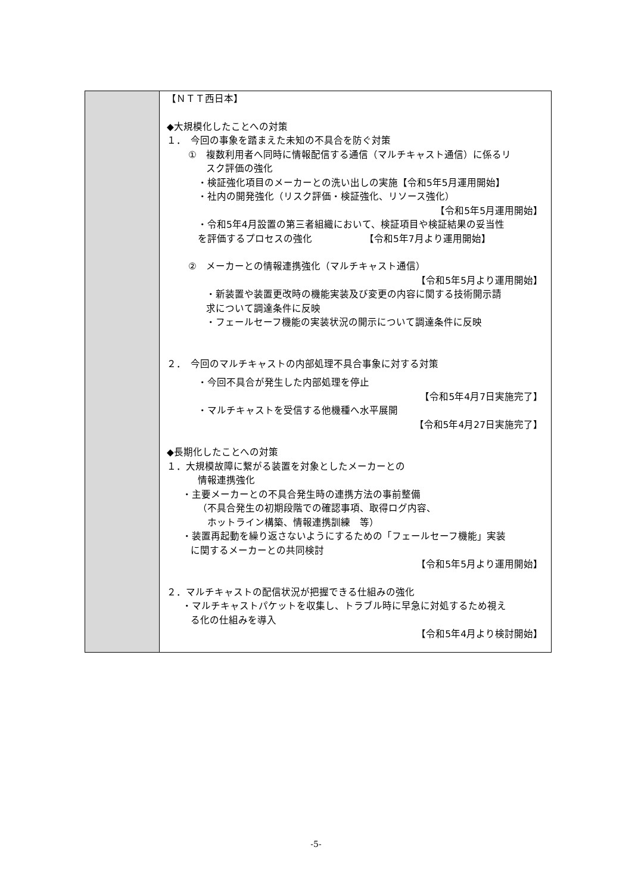| | 【ＮＴＴ西日本】 ◆大規模化したことへの対策 １． 今回の事象を踏まえた未知の不具合を防ぐ対策 ① 複数利用者へ同時に情報配信する通信（マルチキャスト通信）に係るリ スク評価の強化 ・検証強化項目のメーカーとの洗い出しの実施【令和5年5月運用開始】 ・社内の開発強化（リスク評価・検証強化、リソース強化） 【令和5年5月運用開始】 ・令和5年4月設置の第三者組織において、検証項目や検証結果の妥当性 を評価するプロセスの強化 【令和5年7月より運用開始】 ② メーカーとの情報連携強化（マルチキャスト通信） 【令和5年5月より運用開始】 ・新装置や装置更改時の機能実装及び変更の内容に関する技術開示請 求について調達条件に反映 ・フェールセーフ機能の実装状況の開示について調達条件に反映 ２． 今回のマルチキャストの内部処理不具合事象に対する対策 ・今回不具合が発生した内部処理を停止 【令和5年4月7日実施完了】 ・マルチキャストを受信する他機種へ水平展開 【令和5年4月27日実施完了】 ◆長期化したことへの対策 １．大規模故障に繋がる装置を対象としたメーカーとの 情報連携強化 ・主要メーカーとの不具合発生時の連携方法の事前整備 （不具合発生の初期段階での確認事項、取得ログ内容、 ホットライン構築、情報連携訓練 等） ・装置再起動を繰り返さないようにするための「フェールセーフ機能」実装 に関するメーカーとの共同検討 【令和5年5月より運用開始】 ２．マルチキャストの配信状況が把握できる仕組みの強化 ・マルチキャストパケットを収集し、トラブル時に早急に対処するため視え る化の仕組みを導入 【令和5年4月より検討開始】 |
-5-